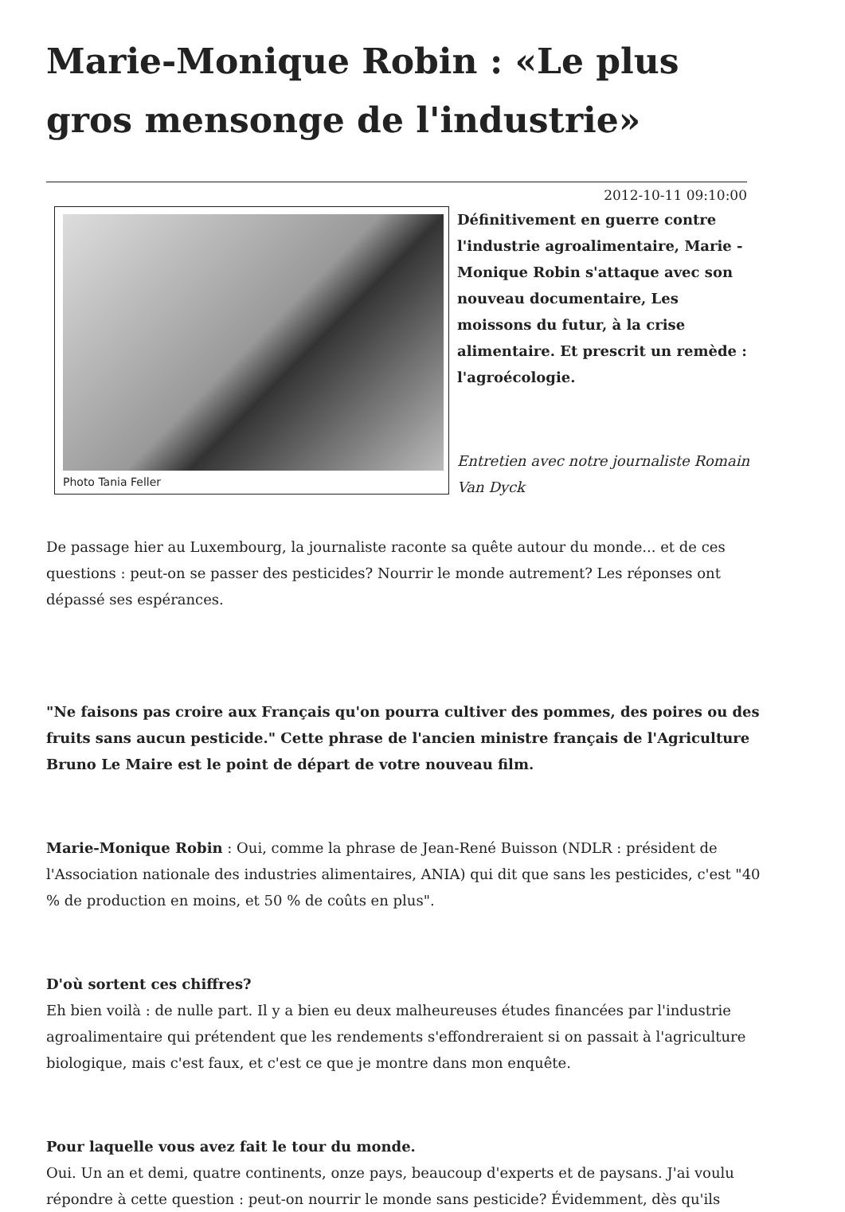Marie-Monique Robin : «Le plus gros mensonge de l'industrie»
2012-10-11 09:10:00
Photo Tania Feller
Définitivement en guerre contre l'industrie agroalimentaire, Marie -Monique Robin s'attaque avec son nouveau documentaire, Les moissons du futur, à la crise alimentaire. Et prescrit un remède : l'agroécologie.
Entretien avec notre journaliste Romain Van Dyck
De passage hier au Luxembourg, la journaliste raconte sa quête autour du monde... et de ces questions : peut-on se passer des pesticides? Nourrir le monde autrement? Les réponses ont dépassé ses espérances.
"Ne faisons pas croire aux Français qu'on pourra cultiver des pommes, des poires ou des fruits sans aucun pesticide." Cette phrase de l'ancien ministre français de l'Agriculture Bruno Le Maire est le point de départ de votre nouveau film.
Marie-Monique Robin : Oui, comme la phrase de Jean-René Buisson (NDLR : président de l'Association nationale des industries alimentaires, ANIA) qui dit que sans les pesticides, c'est "40 % de production en moins, et 50 % de coûts en plus".
D'où sortent ces chiffres?
Eh bien voilà : de nulle part. Il y a bien eu deux malheureuses études financées par l'industrie agroalimentaire qui prétendent que les rendements s'effondreraient si on passait à l'agriculture biologique, mais c'est faux, et c'est ce que je montre dans mon enquête.
Pour laquelle vous avez fait le tour du monde.
Oui. Un an et demi, quatre continents, onze pays, beaucoup d'experts et de paysans. J'ai voulu répondre à cette question : peut-on nourrir le monde sans pesticide? Évidemment, dès qu'ils